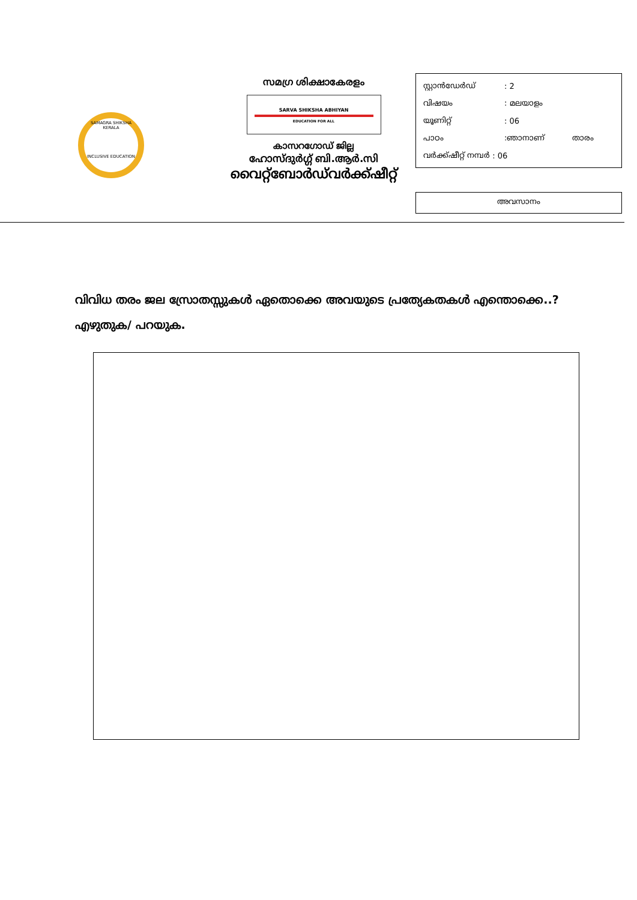SAMAGRA SHIKSHA KERALA
INCLUSIVE EDUCATION
സമഗ്ര ശിക്ഷാകേരളം
SARVA SHIKSHA ABHIYAN
EDUCATION FOR ALL
കാസറഗോഡ് ജില്ല
ഹോസ്ദുർഗ്ഗ് ബി.ആർ.സി
വൈറ്റ്ബോർഡ്‌വർക്ക്ഷീറ്റ്
സ്റ്റാൻഡേർഡ്: 2
വിഷയം: മലയാളം
യൂണിറ്റ്: 06
പാഠം:ഞാനാണ് താരം
വർക്ക്ഷീറ്റ് നമ്പർ : 06
അവസാനം
വിവിധ തരം ജല സ്രോതസ്സുകൾ ഏതൊക്കെ അവയുടെ പ്രത്യേകതകൾ എന്തൊക്കെ..? എഴുതുക/ പറയുക.